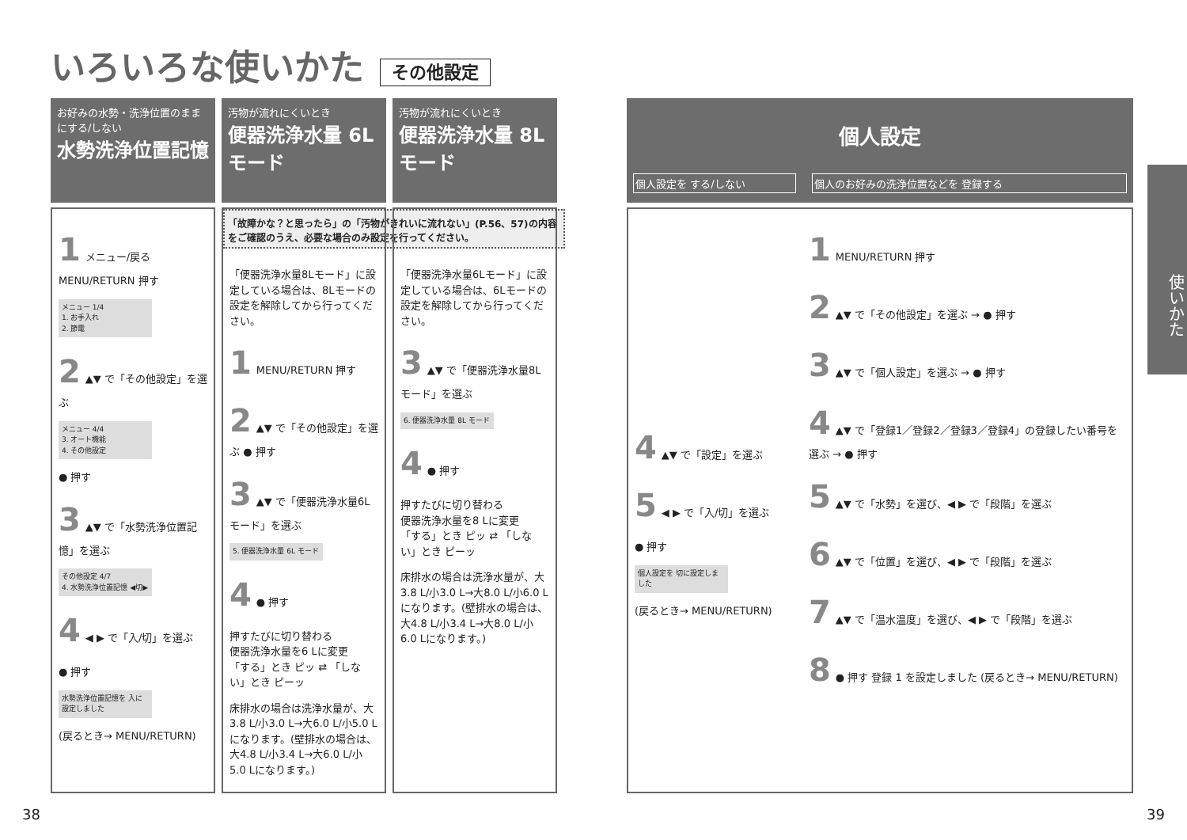いろいろな使いかた その他設定
お好みの水勢・洗浄位置のままにする/しない
水勢洗浄位置記憶
1 メニュー/戻る MENU/RETURN 押す
メニュー 1/4
1. お手入れ
2. 節電
2 ▲▼ で「その他設定」を選ぶ
メニュー 4/4
3. オート機能
4. その他設定
● 押す
3 ▲▼ で「水勢洗浄位置記憶」を選ぶ
その他設定 4/7
4. 水勢洗浄位置記憶 ◀切▶
4 ◀ ▶ で「入/切」を選ぶ
● 押す
水勢洗浄位置記憶を 入に設定しました
(戻るとき→ MENU/RETURN)
「故障かな？と思ったら」の「汚物がきれいに流れない」(P.56、57)の内容をご確認のうえ、必要な場合のみ設定を行ってください。
汚物が流れにくいとき
便器洗浄水量 6Lモード
「便器洗浄水量8Lモード」に設定している場合は、8Lモードの設定を解除してから行ってください。
1 MENU/RETURN 押す
2 ▲▼ で「その他設定」を選ぶ ● 押す
3 ▲▼ で「便器洗浄水量6Lモード」を選ぶ
5. 便器洗浄水量 6L モード
4 ● 押す
押すたびに切り替わる
便器洗浄水量を6 Lに変更
「する」とき ピッ ⇄ 「しない」とき ピーッ
床排水の場合は洗浄水量が、大3.8 L/小3.0 L→大6.0 L/小5.0 Lになります。(壁排水の場合は、大4.8 L/小3.4 L→大6.0 L/小5.0 Lになります。)
汚物が流れにくいとき
便器洗浄水量 8Lモード
「便器洗浄水量6Lモード」に設定している場合は、6Lモードの設定を解除してから行ってください。
3 ▲▼ で「便器洗浄水量8Lモード」を選ぶ
6. 便器洗浄水量 8L モード
4 ● 押す
押すたびに切り替わる
便器洗浄水量を8 Lに変更
「する」とき ピッ ⇄ 「しない」とき ピーッ
床排水の場合は洗浄水量が、大3.8 L/小3.0 L→大8.0 L/小6.0 Lになります。(壁排水の場合は、大4.8 L/小3.4 L→大8.0 L/小6.0 Lになります。)
個人設定
個人設定を する/しない 個人のお好みの洗浄位置などを 登録する
4 ▲▼ で「設定」を選ぶ
5 ◀ ▶ で「入/切」を選ぶ
● 押す
個人設定を 切に設定しました
(戻るとき→ MENU/RETURN)
1 MENU/RETURN 押す
2 ▲▼ で「その他設定」を選ぶ → ● 押す
3 ▲▼ で「個人設定」を選ぶ → ● 押す
4 ▲▼ で「登録1／登録2／登録3／登録4」の登録したい番号を選ぶ → ● 押す
5 ▲▼ で「水勢」を選び、◀ ▶ で「段階」を選ぶ
6 ▲▼ で「位置」を選び、◀ ▶ で「段階」を選ぶ
7 ▲▼ で「温水温度」を選び、◀ ▶ で「段階」を選ぶ
8 ● 押す 登録 1 を設定しました (戻るとき→ MENU/RETURN)
使いかた
38 39